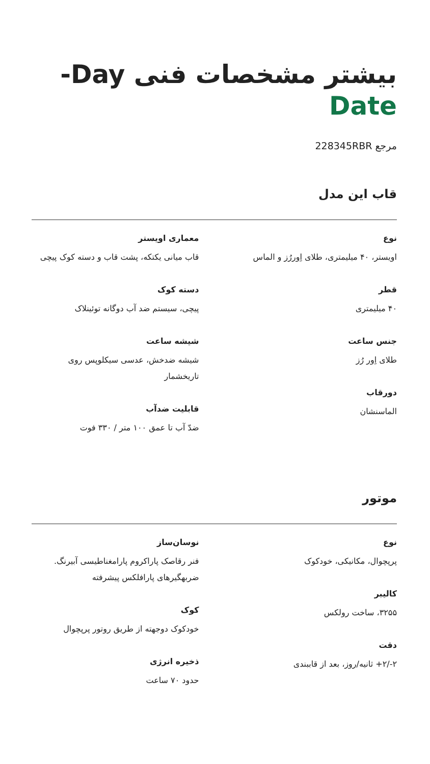بیشتر مشخصات فنی Day-
Date
مرجع 228345RBR
قاب این مدل
نوع
اویستر، ۴۰ میلیمتری، طلای اِوررُز و الماس
قطر
۴۰ میلیمتری
جنس ساعت
طلای اِور رُز
دورقاب
الماسنشان
معماری اویستر
قاب میانی یکتکه، پشت قاب و دسته کوک پیچی
دسته کوک
پیچی، سیستم ضد آب دوگانه توئینلاک
شیشه ساعت
شیشه ضدخش، عدسی سیکلوپس روی تاریخشمار
قابلیت ضدآب
ضدّ آب تا عمق ۱۰۰ متر / ۳۳۰ فوت
موتور
نوع
پرپچوال، مکانیکی، خودکوک
کالیبر
۳۲۵۵، ساخت رولکس
دقت
۲-/۲+ ثانیه/روز، بعد از قاببندی
نوسان‌ساز
فنر رقاصک پاراکروم پارامغناطیسی آبیرنگ. ضربهگیرهای پارافلکس پیشرفته
کوک
خودکوک دوجهته از طریق روتور پرپچوال
ذخیره انرژی
حدود ۷۰ ساعت